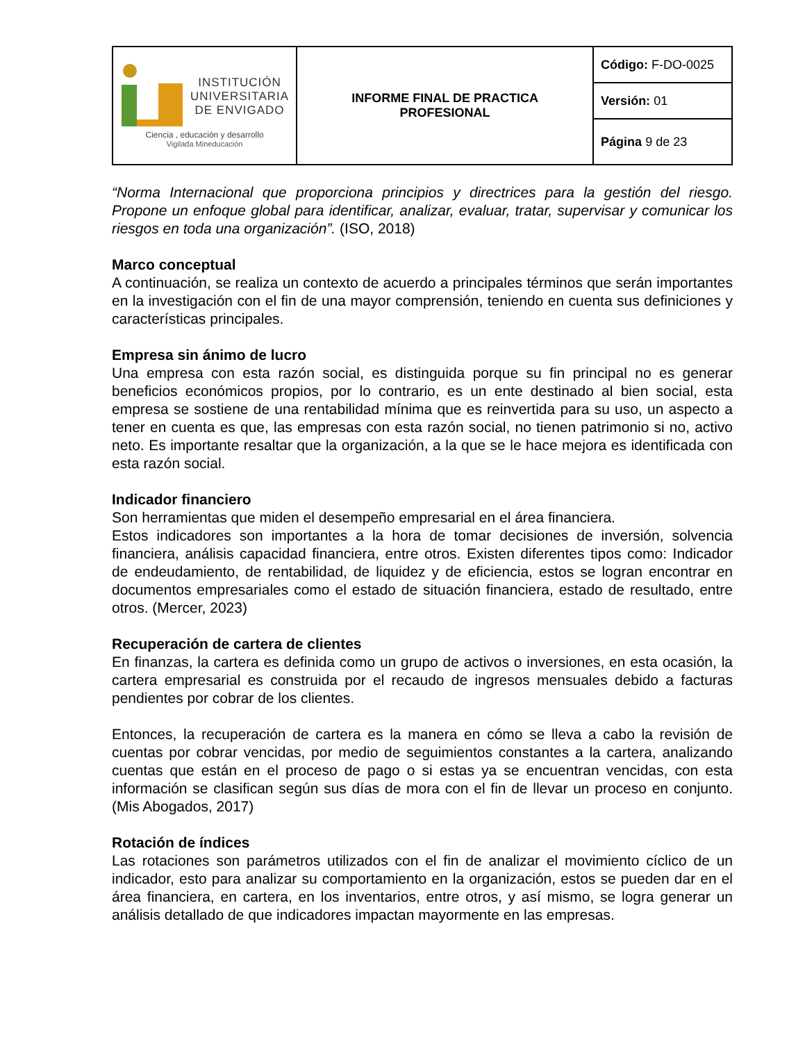| INSTITUCIÓN UNIVERSITARIA DE ENVIGADO Ciencia , educación y desarrollo Vigilada Mineducación | INFORME FINAL DE PRACTICA PROFESIONAL | Código: F-DO-0025 |
| | | Versión: 01 |
| | | Página 9 de 23 |
“Norma Internacional que proporciona principios y directrices para la gestión del riesgo. Propone un enfoque global para identificar, analizar, evaluar, tratar, supervisar y comunicar los riesgos en toda una organización”. (ISO, 2018)
Marco conceptual
A continuación, se realiza un contexto de acuerdo a principales términos que serán importantes en la investigación con el fin de una mayor comprensión, teniendo en cuenta sus definiciones y características principales.
Empresa sin ánimo de lucro
Una empresa con esta razón social, es distinguida porque su fin principal no es generar beneficios económicos propios, por lo contrario, es un ente destinado al bien social, esta empresa se sostiene de una rentabilidad mínima que es reinvertida para su uso, un aspecto a tener en cuenta es que, las empresas con esta razón social, no tienen patrimonio si no, activo neto. Es importante resaltar que la organización, a la que se le hace mejora es identificada con esta razón social.
Indicador financiero
Son herramientas que miden el desempeño empresarial en el área financiera.
Estos indicadores son importantes a la hora de tomar decisiones de inversión, solvencia financiera, análisis capacidad financiera, entre otros. Existen diferentes tipos como: Indicador de endeudamiento, de rentabilidad, de liquidez y de eficiencia, estos se logran encontrar en documentos empresariales como el estado de situación financiera, estado de resultado, entre otros. (Mercer, 2023)
Recuperación de cartera de clientes
En finanzas, la cartera es definida como un grupo de activos o inversiones, en esta ocasión, la cartera empresarial es construida por el recaudo de ingresos mensuales debido a facturas pendientes por cobrar de los clientes.
Entonces, la recuperación de cartera es la manera en cómo se lleva a cabo la revisión de cuentas por cobrar vencidas, por medio de seguimientos constantes a la cartera, analizando cuentas que están en el proceso de pago o si estas ya se encuentran vencidas, con esta información se clasifican según sus días de mora con el fin de llevar un proceso en conjunto. (Mis Abogados, 2017)
Rotación de índices
Las rotaciones son parámetros utilizados con el fin de analizar el movimiento cíclico de un indicador, esto para analizar su comportamiento en la organización, estos se pueden dar en el área financiera, en cartera, en los inventarios, entre otros, y así mismo, se logra generar un análisis detallado de que indicadores impactan mayormente en las empresas.